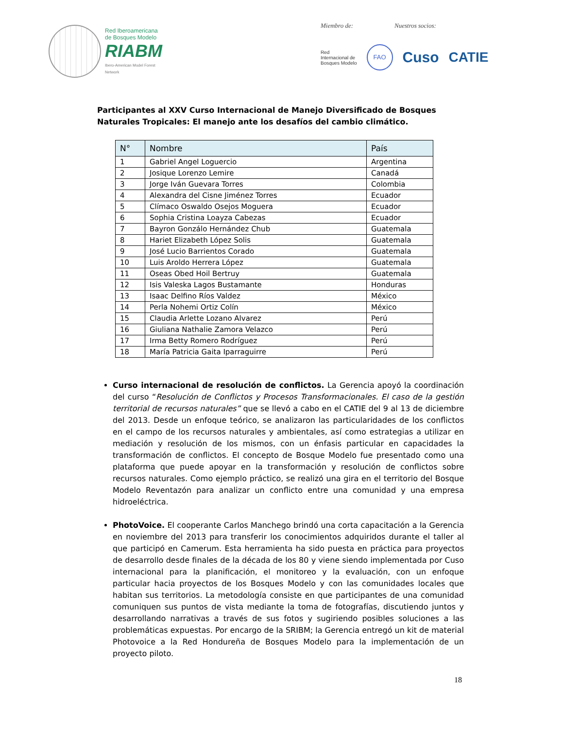Red Iberoamericana
de Bosques Modelo
RIABM
Ibero-American Model Forest Network
Miembro de: Nuestros socios:
Red
Internacional de
Bosques Modelo FAO Cuso CATIE
Participantes al XXV Curso Internacional de Manejo Diversificado de Bosques Naturales Tropicales: El manejo ante los desafíos del cambio climático.
| N° | Nombre | País |
| --- | --- | --- |
| 1 | Gabriel Angel Loguercio | Argentina |
| 2 | Josique Lorenzo Lemire | Canadá |
| 3 | Jorge Iván Guevara Torres | Colombia |
| 4 | Alexandra del Cisne Jiménez Torres | Ecuador |
| 5 | Clímaco Oswaldo Osejos Moguera | Ecuador |
| 6 | Sophia Cristina Loayza Cabezas | Ecuador |
| 7 | Bayron Gonzálo Hernández Chub | Guatemala |
| 8 | Hariet Elizabeth López Solis | Guatemala |
| 9 | José Lucio Barrientos Corado | Guatemala |
| 10 | Luis Aroldo Herrera López | Guatemala |
| 11 | Oseas Obed Hoil Bertruy | Guatemala |
| 12 | Isis Valeska Lagos Bustamante | Honduras |
| 13 | Isaac Delfino Ríos Valdez | México |
| 14 | Perla Nohemi Ortiz Colín | México |
| 15 | Claudia Arlette Lozano Alvarez | Perú |
| 16 | Giuliana Nathalie Zamora Velazco | Perú |
| 17 | Irma Betty Romero Rodríguez | Perú |
| 18 | María Patricia Gaita Iparraguirre | Perú |
Curso internacional de resolución de conflictos. La Gerencia apoyó la coordinación del curso “Resolución de Conflictos y Procesos Transformacionales. El caso de la gestión territorial de recursos naturales” que se llevó a cabo en el CATIE del 9 al 13 de diciembre del 2013. Desde un enfoque teórico, se analizaron las particularidades de los conflictos en el campo de los recursos naturales y ambientales, así como estrategias a utilizar en mediación y resolución de los mismos, con un énfasis particular en capacidades la transformación de conflictos. El concepto de Bosque Modelo fue presentado como una plataforma que puede apoyar en la transformación y resolución de conflictos sobre recursos naturales. Como ejemplo práctico, se realizó una gira en el territorio del Bosque Modelo Reventazón para analizar un conflicto entre una comunidad y una empresa hidroeléctrica.
PhotoVoice. El cooperante Carlos Manchego brindó una corta capacitación a la Gerencia en noviembre del 2013 para transferir los conocimientos adquiridos durante el taller al que participó en Camerum. Esta herramienta ha sido puesta en práctica para proyectos de desarrollo desde finales de la década de los 80 y viene siendo implementada por Cuso internacional para la planificación, el monitoreo y la evaluación, con un enfoque particular hacia proyectos de los Bosques Modelo y con las comunidades locales que habitan sus territorios. La metodología consiste en que participantes de una comunidad comuniquen sus puntos de vista mediante la toma de fotografías, discutiendo juntos y desarrollando narrativas a través de sus fotos y sugiriendo posibles soluciones a las problemáticas expuestas. Por encargo de la SRIBM; la Gerencia entregó un kit de material Photovoice a la Red Hondureña de Bosques Modelo para la implementación de un proyecto piloto.
18